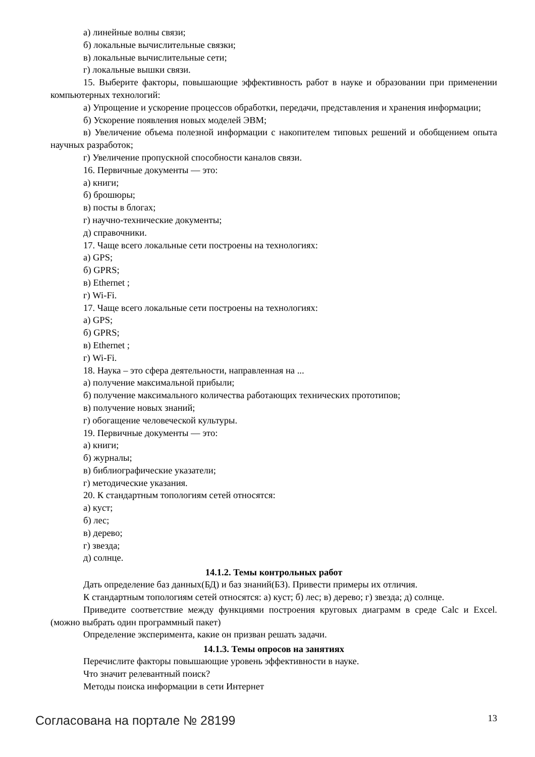а) линейные волны связи;
б) локальные вычислительные связки;
в) локальные вычислительные сети;
г) локальные вышки связи.
15. Выберите факторы, повышающие эффективность работ в науке и образовании при применении компьютерных технологий:
а) Упрощение и ускорение процессов обработки, передачи, представления и хранения информации;
б) Ускорение появления новых моделей ЭВМ;
в) Увеличение объема полезной информации с накопителем типовых решений и обобщением опыта научных разработок;
г) Увеличение пропускной способности каналов связи.
16. Первичные документы — это:
а) книги;
б) брошюры;
в) посты в блогах;
г) научно-технические документы;
д) справочники.
17. Чаще всего локальные сети построены на технологиях:
а) GPS;
б) GPRS;
в) Ethernet ;
г) Wi-Fi.
17. Чаще всего локальные сети построены на технологиях:
а) GPS;
б) GPRS;
в) Ethernet ;
г) Wi-Fi.
18. Наука – это сфера деятельности, направленная на ...
а) получение максимальной прибыли;
б) получение максимального количества работающих технических прототипов;
в) получение новых знаний;
г) обогащение человеческой культуры.
19. Первичные документы — это:
а) книги;
б) журналы;
в) библиографические указатели;
г) методические указания.
20. К стандартным топологиям сетей относятся:
а) куст;
б) лес;
в) дерево;
г) звезда;
д) солнце.
14.1.2. Темы контрольных работ
Дать определение баз данных(БД) и баз знаний(БЗ). Привести примеры их отличия.
К стандартным топологиям сетей относятся: а) куст; б) лес; в) дерево; г) звезда; д) солнце.
Приведите соответствие между функциями построения круговых диаграмм в среде Calc и Excel. (можно выбрать один программный пакет)
Определение эксперимента, какие он призван решать задачи.
14.1.3. Темы опросов на занятиях
Перечислите факторы повышающие уровень эффективности в науке.
Что значит релевантный поиск?
Методы поиска информации в сети Интернет
Согласована на портале № 28199 13